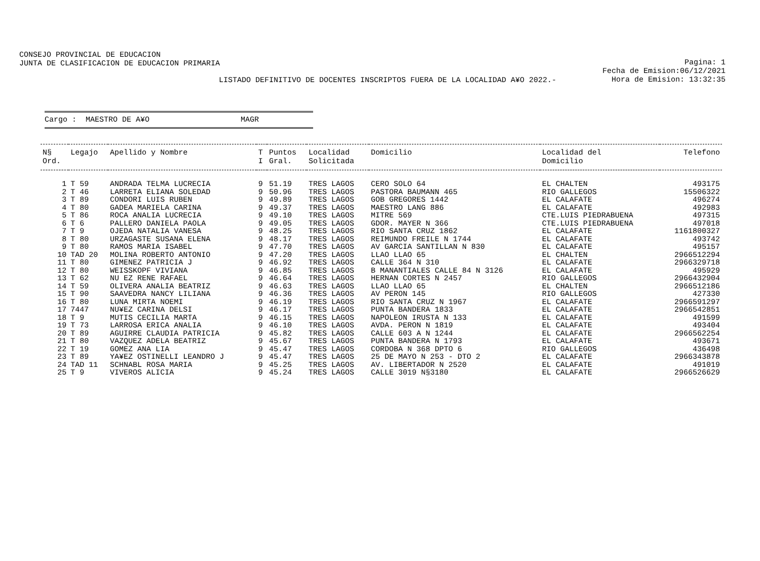CONSEJO PROVINCIAL DE EDUCACION
JUNTA DE CLASIFICACION DE EDUCACION PRIMARIA
Pagina: 1
Fecha de Emision:06/12/2021
Hora de Emision: 13:32:35
LISTADO DEFINITIVO DE DOCENTES INSCRIPTOS FUERA DE LA LOCALIDAD A¥O 2022.-
Cargo : MAESTRO DE A¥O MAGR
| N§ Ord. | Legajo | Apellido y Nombre | T I | Puntos Gral. | Localidad Solicitada | Domicilio | Localidad del Domicilio | Telefono |
| --- | --- | --- | --- | --- | --- | --- | --- | --- |
| 1 | T 59 | ANDRADA TELMA LUCRECIA | 9 | 51.19 | TRES LAGOS | CERO SOLO 64 | EL CHALTEN | 493175 |
| 2 | T 46 | LARRETA ELIANA SOLEDAD | 9 | 50.96 | TRES LAGOS | PASTORA BAUMANN 465 | RIO GALLEGOS | 15506322 |
| 3 | T 89 | CONDORI LUIS RUBEN | 9 | 49.89 | TRES LAGOS | GOB GREGORES 1442 | EL CALAFATE | 496274 |
| 4 | T 80 | GADEA MARIELA CARINA | 9 | 49.37 | TRES LAGOS | MAESTRO LANG 886 | EL CALAFATE | 492983 |
| 5 | T 86 | ROCA ANALIA LUCRECIA | 9 | 49.10 | TRES LAGOS | MITRE 569 | CTE.LUIS PIEDRABUENA | 497315 |
| 6 | T 6 | PALLERO DANIELA PAOLA | 9 | 49.05 | TRES LAGOS | GDOR. MAYER N 366 | CTE.LUIS PIEDRABUENA | 497018 |
| 7 | T 9 | OJEDA NATALIA VANESA | 9 | 48.25 | TRES LAGOS | RIO SANTA CRUZ 1862 | EL CALAFATE | 1161800327 |
| 8 | T 80 | URZAGASTE SUSANA ELENA | 9 | 48.17 | TRES LAGOS | REIMUNDO FREILE N 1744 | EL CALAFATE | 493742 |
| 9 | T 80 | RAMOS MARIA ISABEL | 9 | 47.70 | TRES LAGOS | AV GARCIA SANTILLAN N 830 | EL CALAFATE | 495157 |
| 10 | TAD 20 | MOLINA ROBERTO ANTONIO | 9 | 47.20 | TRES LAGOS | LLAO LLAO 65 | EL CHALTEN | 2966512294 |
| 11 | T 80 | GIMENEZ PATRICIA J | 9 | 46.92 | TRES LAGOS | CALLE 364 N 310 | EL CALAFATE | 2966329718 |
| 12 | T 80 | WEISSKOPF VIVIANA | 9 | 46.85 | TRES LAGOS | B MANANTIALES CALLE 84 N 3126 | EL CALAFATE | 495929 |
| 13 | T 62 | NU EZ RENE RAFAEL | 9 | 46.64 | TRES LAGOS | HERNAN CORTES N 2457 | RIO GALLEGOS | 2966432904 |
| 14 | T 59 | OLIVERA ANALIA BEATRIZ | 9 | 46.63 | TRES LAGOS | LLAO LLAO 65 | EL CHALTEN | 2966512186 |
| 15 | T 90 | SAAVEDRA NANCY LILIANA | 9 | 46.36 | TRES LAGOS | AV PERON 145 | RIO GALLEGOS | 427330 |
| 16 | T 80 | LUNA MIRTA NOEMI | 9 | 46.19 | TRES LAGOS | RIO SANTA CRUZ N 1967 | EL CALAFATE | 2966591297 |
| 17 | 7447 | NU¥EZ CARINA DELSI | 9 | 46.17 | TRES LAGOS | PUNTA BANDERA 1833 | EL CALAFATE | 2966542851 |
| 18 | T 9 | MUTIS CECILIA MARTA | 9 | 46.15 | TRES LAGOS | NAPOLEON IRUSTA N 133 | EL CALAFATE | 491599 |
| 19 | T 73 | LARROSA ERICA ANALIA | 9 | 46.10 | TRES LAGOS | AVDA. PERON N 1819 | EL CALAFATE | 493404 |
| 20 | T 89 | AGUIRRE CLAUDIA PATRICIA | 9 | 45.82 | TRES LAGOS | CALLE 603 A N 1244 | EL CALAFATE | 2966562254 |
| 21 | T 80 | VAZQUEZ ADELA BEATRIZ | 9 | 45.67 | TRES LAGOS | PUNTA BANDERA N 1793 | EL CALAFATE | 493671 |
| 22 | T 19 | GOMEZ ANA LIA | 9 | 45.47 | TRES LAGOS | CORDOBA N 368 DPTO 6 | RIO GALLEGOS | 436498 |
| 23 | T 89 | YA¥EZ OSTINELLI LEANDRO J | 9 | 45.47 | TRES LAGOS | 25 DE MAYO N 253 - DTO 2 | EL CALAFATE | 2966343878 |
| 24 | TAD 11 | SCHNABL ROSA MARIA | 9 | 45.25 | TRES LAGOS | AV. LIBERTADOR N 2520 | EL CALAFATE | 491019 |
| 25 | T 9 | VIVEROS ALICIA | 9 | 45.24 | TRES LAGOS | CALLE 3019 N§3180 | EL CALAFATE | 2966526629 |